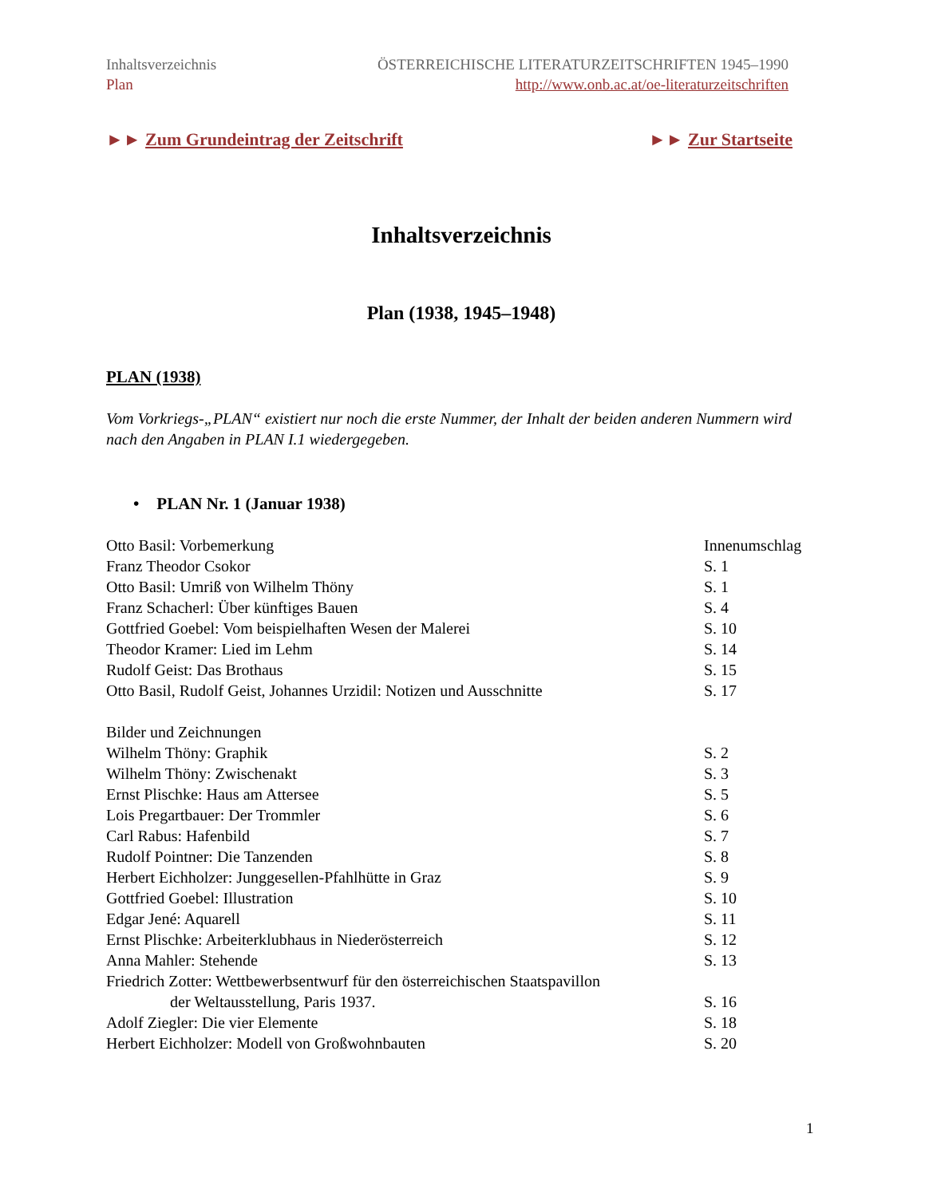Inhaltsverzeichnis
Plan
ÖSTERREICHISCHE LITERATURZEITSCHRIFTEN 1945–1990
http://www.onb.ac.at/oe-literaturzeitschriften
►► Zum Grundeintrag der Zeitschrift
►► Zur Startseite
Inhaltsverzeichnis
Plan (1938, 1945–1948)
PLAN (1938)
Vom Vorkriegs-„PLAN“ existiert nur noch die erste Nummer, der Inhalt der beiden anderen Nummern wird nach den Angaben in PLAN I.1 wiedergegeben.
• PLAN Nr. 1 (Januar 1938)
Otto Basil: Vorbemerkung Innenumschlag
Franz Theodor Csokor S. 1
Otto Basil: Umriß von Wilhelm Thöny S. 1
Franz Schacherl: Über künftiges Bauen S. 4
Gottfried Goebel: Vom beispielhaften Wesen der Malerei S. 10
Theodor Kramer: Lied im Lehm S. 14
Rudolf Geist: Das Brothaus S. 15
Otto Basil, Rudolf Geist, Johannes Urzidil: Notizen und Ausschnitte
S. 17
Bilder und Zeichnungen
Wilhelm Thöny: Graphik S. 2
Wilhelm Thöny: Zwischenakt S. 3
Ernst Plischke: Haus am Attersee S. 5
Lois Pregartbauer: Der Trommler S. 6
Carl Rabus: Hafenbild S. 7
Rudolf Pointner: Die Tanzenden S. 8
Herbert Eichholzer: Junggesellen-Pfahlhütte in Graz S. 9
Gottfried Goebel: Illustration S. 10
Edgar Jené: Aquarell S. 11
Ernst Plischke: Arbeiterklubhaus in Niederösterreich S. 12
Anna Mahler: Stehende S. 13
Friedrich Zotter: Wettbewerbsentwurf für den österreichischen Staatspavillon
der Weltausstellung, Paris 1937. S. 16
Adolf Ziegler: Die vier Elemente S. 18
Herbert Eichholzer: Modell von Großwohnbauten S. 20
1